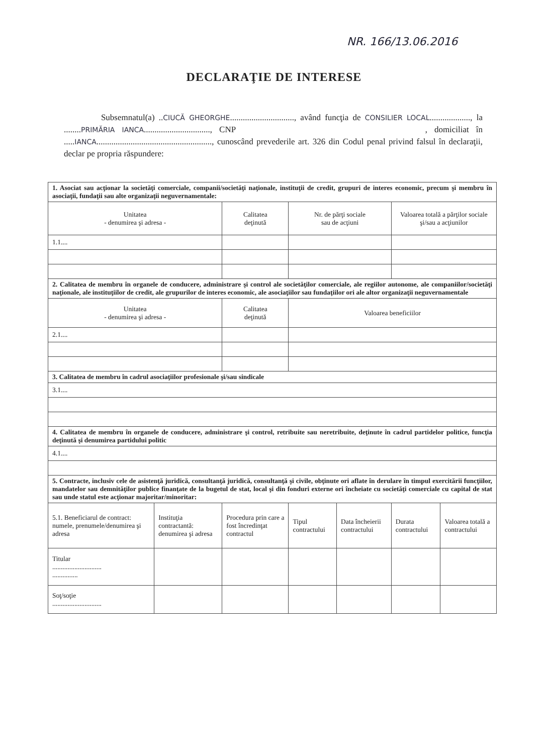NR. 166/13.06.2016
DECLARAŢIE DE INTERESE
Subsemnatul(a) ..CIUCĂ GHEORGHE.............................., având funcţia de CONSILIER LOCAL..................., la ........PRIMĂRIA IANCA..............................., CNP , domiciliat în .....IANCA......................................................, cunoscând prevederile art. 326 din Codul penal privind falsul în declaraţii, declar pe propria răspundere:
| 1. Asociat sau acţionar la societăţi comerciale, companii/societăţi naţionale, instituţii de credit, grupuri de interes economic, precum şi membru în asociaţii, fundaţii sau alte organizaţii neguvernamentale: | | | | | | |
| Unitatea - denumirea şi adresa - | | Calitatea deţinută | Nr. de părţi sociale sau de acţiuni | | Valoarea totală a părţilor sociale şi/sau a acţiunilor | |
| 1.1.... | | | | | | |
| 2. Calitatea de membru în organele de conducere, administrare şi control ale societăţilor comerciale, ale regiilor autonome, ale companiilor/societăţi naţionale, ale instituţiilor de credit, ale grupurilor de interes economic, ale asociaţiilor sau fundaţiilor ori ale altor organizaţii neguvernamentale | | | | | | |
| Unitatea - denumirea şi adresa - | | Calitatea deţinută | Valoarea beneficiilor | | | |
| 2.1.... | | | | | | |
| 3. Calitatea de membru în cadrul asociaţiilor profesionale şi/sau sindicale | | | | | | |
| 3.1.... | | | | | | |
| 4. Calitatea de membru în organele de conducere, administrare şi control, retribuite sau neretribuite, deţinute în cadrul partidelor politice, funcţia deţinută şi denumirea partidului politic | | | | | | |
| 4.1.... | | | | | | |
| 5. Contracte, inclusiv cele de asistenţă juridică, consultanţă juridică, consultanţă şi civile, obţinute ori aflate în derulare în timpul exercitării funcţiilor, mandatelor sau demnităţilor publice finanţate de la bugetul de stat, local şi din fonduri externe ori încheiate cu societăţi comerciale cu capital de stat sau unde statul este acţionar majoritar/minoritar: | | | | | | |
| 5.1. Beneficiarul de contract: numele, prenumele/denumirea şi adresa | Instituţia contractantă: denumirea şi adresa | Procedura prin care a fost încredinţat contractul | Tipul contractului | Data încheierii contractului | Durata contractului | Valoarea totală a contractului |
| Titular ............................. ............... | | | | | | |
| Soţ/soţie ............................. | | | | | | |